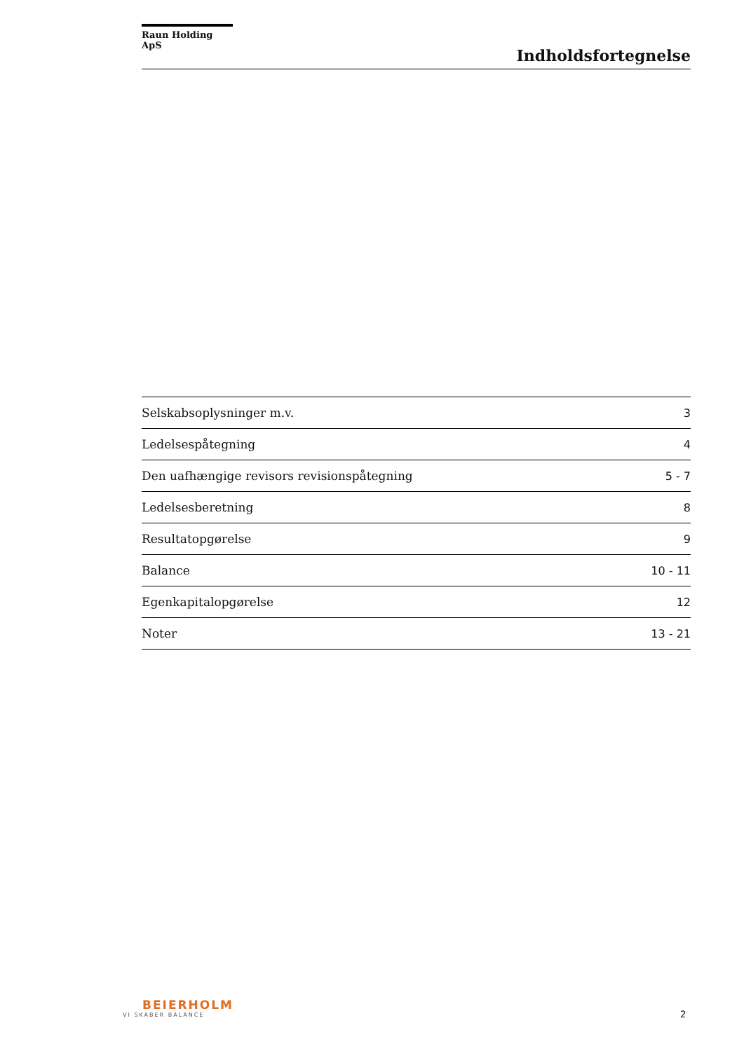Raun Holding ApS
Indholdsfortegnelse
| Selskabsoplysninger m.v. | 3 |
| Ledelsespåtegning | 4 |
| Den uafhængige revisors revisionspåtegning | 5 - 7 |
| Ledelsesberetning | 8 |
| Resultatopgørelse | 9 |
| Balance | 10 - 11 |
| Egenkapitalopgørelse | 12 |
| Noter | 13 - 21 |
BEIERHOLM
VI SKABER BALANCE
2